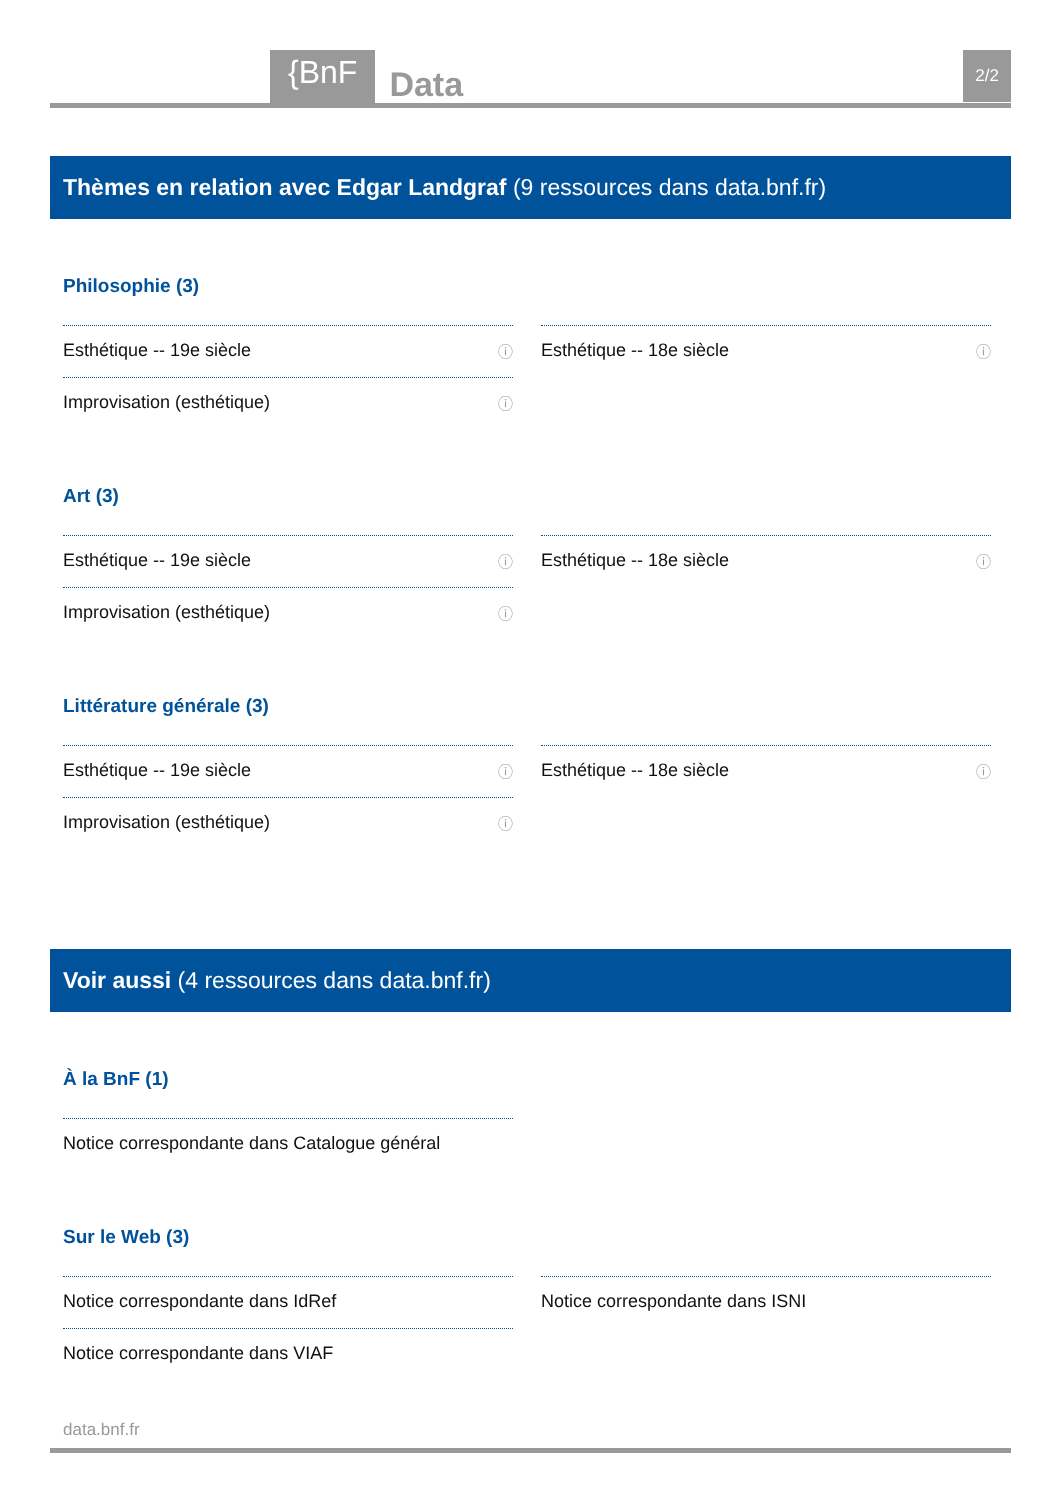{BnF Data 2/2
Thèmes en relation avec Edgar Landgraf (9 ressources dans data.bnf.fr)
Philosophie (3)
Esthétique -- 19e siècle ⓘ
Improvisation (esthétique) ⓘ
Esthétique -- 18e siècle ⓘ
Art (3)
Esthétique -- 19e siècle ⓘ
Improvisation (esthétique) ⓘ
Esthétique -- 18e siècle ⓘ
Littérature générale (3)
Esthétique -- 19e siècle ⓘ
Improvisation (esthétique) ⓘ
Esthétique -- 18e siècle ⓘ
Voir aussi (4 ressources dans data.bnf.fr)
À la BnF (1)
Notice correspondante dans Catalogue général
Sur le Web (3)
Notice correspondante dans IdRef
Notice correspondante dans VIAF
Notice correspondante dans ISNI
data.bnf.fr